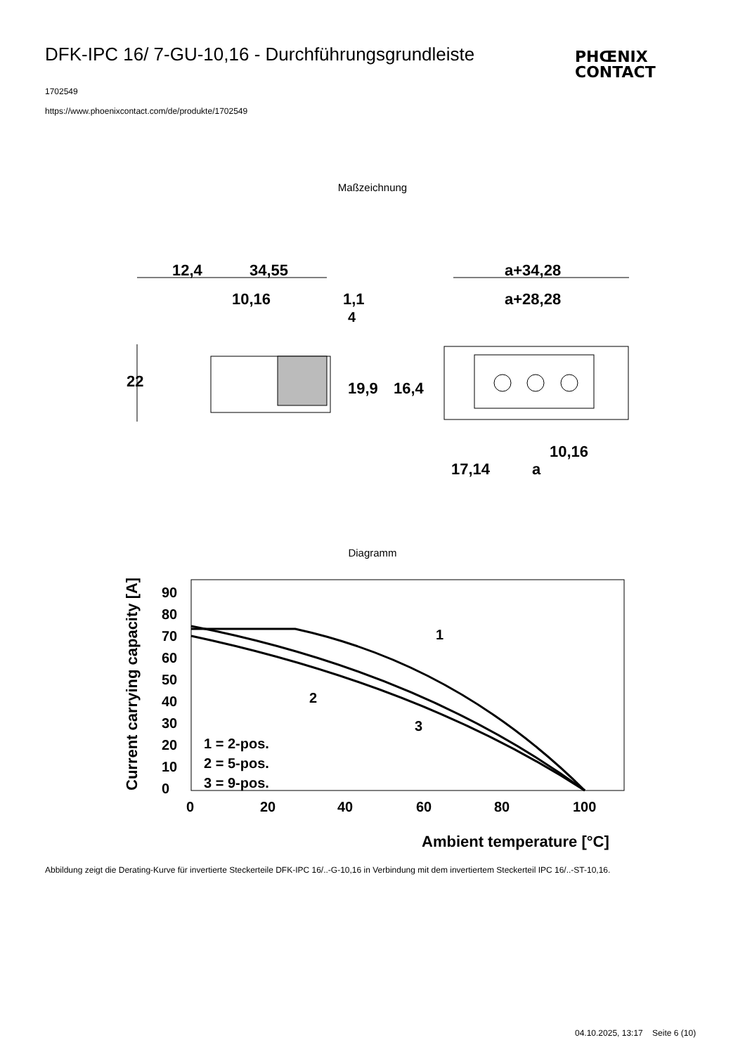DFK-IPC 16/ 7-GU-10,16 - Durchführungsgrundleiste
1702549
https://www.phoenixcontact.com/de/produkte/1702549
PHŒNIX
CONTACT
Maßzeichnung
12,4
34,55
10,16
1,1
4
22
19,9
16,4
a+34,28
a+28,28
10,16
17,14
a
Diagramm
90
80
70
60
50
40
30
20
10
0
0
20
40
60
80
100
1
2
3
1 = 2-pos.
2 = 5-pos.
3 = 9-pos.
Ambient temperature [°C]
Current carrying capacity [A]
Abbildung zeigt die Derating-Kurve für invertierte Steckerteile DFK-IPC 16/..-G-10,16 in Verbindung mit dem invertiertem Steckerteil IPC 16/..-ST-10,16.
04.10.2025, 13:17 Seite 6 (10)